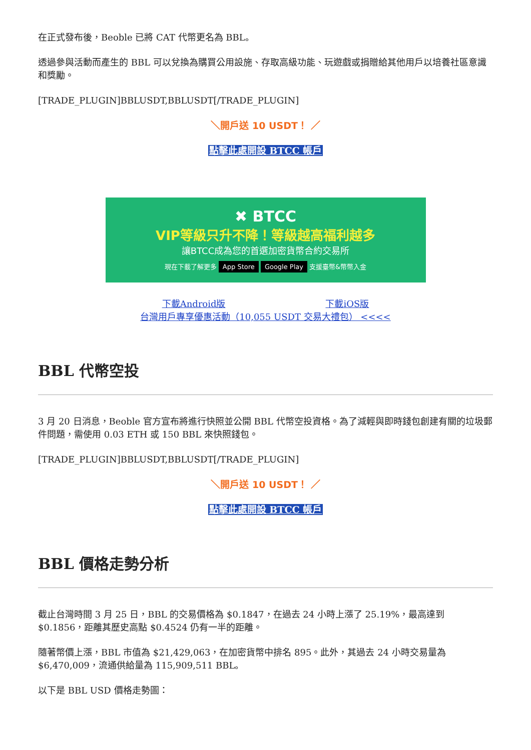在正式發布後，Beoble 已將 CAT 代幣更名為 BBL。
透過參與活動而產生的 BBL 可以兌換為購買公用設施、存取高級功能、玩遊戲或捐贈給其他用戶以培養社區意識和獎勵。
[TRADE_PLUGIN]BBLUSDT,BBLUSDT[/TRADE_PLUGIN]
＼開戶送 10 USDT！ ／
點擊此處開設 BTCC 帳戶
✖ BTCC
VIP等級只升不降！等級越高福利越多
讓BTCC成為您的首選加密貨幣合約交易所
現在下載了解更多 App Store Google Play 支援臺幣&幣幣入金
下載Android版 下載iOS版
台灣用戶專享優惠活動（10,055 USDT 交易大禮包） <<<<
BBL 代幣空投
3 月 20 日消息，Beoble 官方宣布將進行快照並公開 BBL 代幣空投資格。為了減輕與即時錢包創建有關的垃圾郵件問題，需使用 0.03 ETH 或 150 BBL 來快照錢包。
[TRADE_PLUGIN]BBLUSDT,BBLUSDT[/TRADE_PLUGIN]
＼開戶送 10 USDT！ ／
點擊此處開設 BTCC 帳戶
BBL 價格走勢分析
截止台灣時間 3 月 25 日，BBL 的交易價格為 $0.1847，在過去 24 小時上漲了 25.19%，最高達到 $0.1856，距離其歷史高點 $0.4524 仍有一半的距離。
隨著幣價上漲，BBL 市值為 $21,429,063，在加密貨幣中排名 895。此外，其過去 24 小時交易量為 $6,470,009，流通供給量為 115,909,511 BBL。
以下是 BBL USD 價格走勢圖：